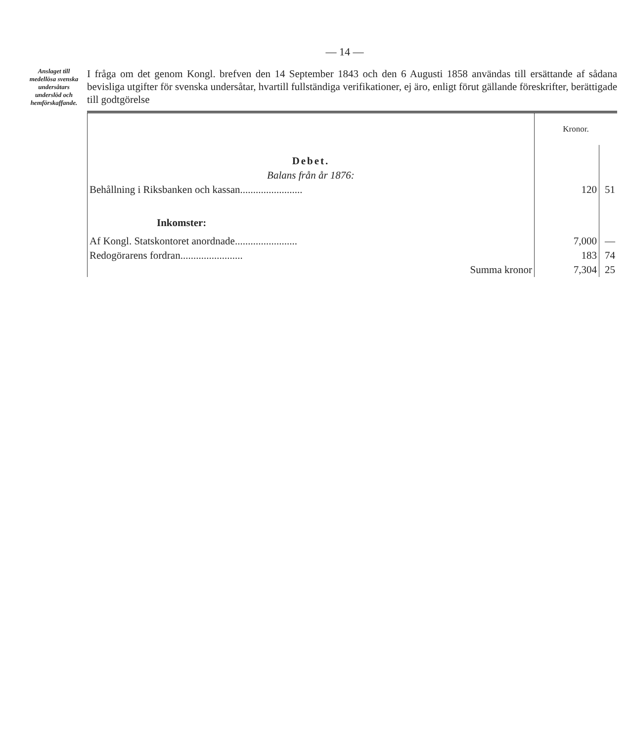— 14 —
Anslaget till medellösa svenska undersåtars underslöd och hemförskaffande.
I fråga om det genom Kongl. brefven den 14 September 1843 och den 6 Augusti 1858 användas till ersättande af sådana bevisliga utgifter för svenska undersåtar, hvartill fullständiga verifikationer, ej äro, enligt förut gällande föreskrifter, berättigade till godtgörelse
| | Kronor. | |
| Debet. | | |
| Balans från år 1876: | | |
| Behållning i Riksbanken och kassan........................ | 120 | 51 |
| Inkomster: | | |
| Af Kongl. Statskontoret anordnade........................ | 7,000 | — |
| Redogörarens fordran........................ | 183 | 74 |
| Summa kronor | 7,304 | 25 |